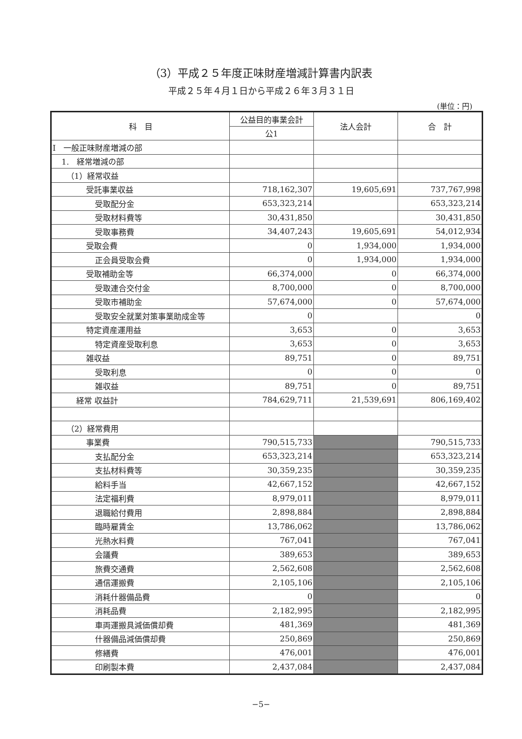（3）平成２５年度正味財産増減計算書内訳表
平成２５年４月１日から平成２６年３月３１日
(単位：円)
| 科 目 | 公益目的事業会計 | 法人会計 | 合 計 |
| --- | --- | --- | --- |
| | 公1 | | |
| Ⅰ 一般正味財産増減の部 | | | |
| 1. 経常増減の部 | | | |
| （1）経常収益 | | | |
| 受託事業収益 | 718,162,307 | 19,605,691 | 737,767,998 |
| 受取配分金 | 653,323,214 | | 653,323,214 |
| 受取材料費等 | 30,431,850 | | 30,431,850 |
| 受取事務費 | 34,407,243 | 19,605,691 | 54,012,934 |
| 受取会費 | 0 | 1,934,000 | 1,934,000 |
| 正会員受取会費 | 0 | 1,934,000 | 1,934,000 |
| 受取補助金等 | 66,374,000 | 0 | 66,374,000 |
| 受取連合交付金 | 8,700,000 | 0 | 8,700,000 |
| 受取市補助金 | 57,674,000 | 0 | 57,674,000 |
| 受取安全就業対策事業助成金等 | 0 | | 0 |
| 特定資産運用益 | 3,653 | 0 | 3,653 |
| 特定資産受取利息 | 3,653 | 0 | 3,653 |
| 雑収益 | 89,751 | 0 | 89,751 |
| 受取利息 | 0 | 0 | 0 |
| 雑収益 | 89,751 | 0 | 89,751 |
| 経常 収益計 | 784,629,711 | 21,539,691 | 806,169,402 |
| （2）経常費用 | | | |
| 事業費 | 790,515,733 | | 790,515,733 |
| 支払配分金 | 653,323,214 | | 653,323,214 |
| 支払材料費等 | 30,359,235 | | 30,359,235 |
| 給料手当 | 42,667,152 | | 42,667,152 |
| 法定福利費 | 8,979,011 | | 8,979,011 |
| 退職給付費用 | 2,898,884 | | 2,898,884 |
| 臨時雇賃金 | 13,786,062 | | 13,786,062 |
| 光熱水料費 | 767,041 | | 767,041 |
| 会議費 | 389,653 | | 389,653 |
| 旅費交通費 | 2,562,608 | | 2,562,608 |
| 通信運搬費 | 2,105,106 | | 2,105,106 |
| 消耗什器備品費 | 0 | | 0 |
| 消耗品費 | 2,182,995 | | 2,182,995 |
| 車両運搬具減価償却費 | 481,369 | | 481,369 |
| 什器備品減価償却費 | 250,869 | | 250,869 |
| 修繕費 | 476,001 | | 476,001 |
| 印刷製本費 | 2,437,084 | | 2,437,084 |
−5−